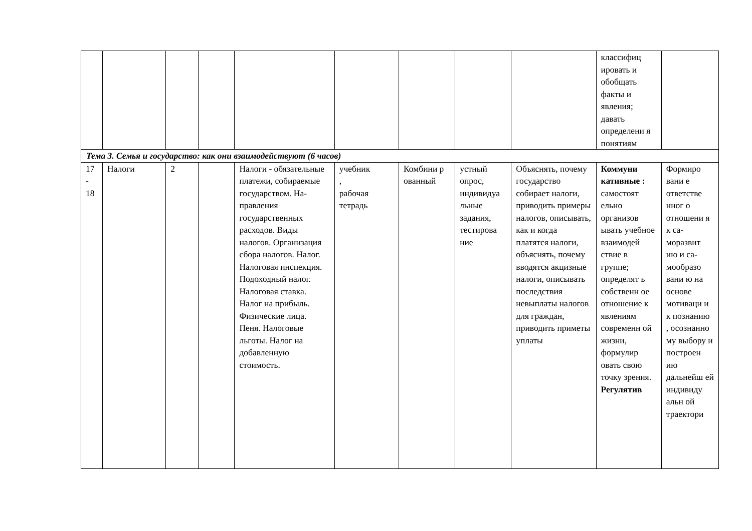| | | | | | | | | | классифиц ировать и обобщать факты и явления; давать определени я понятиям | |
| Тема 3. Семья и государство: как они взаимодействуют (6 часов) | | | | | | | | | | |
| 17 - 18 | Налоги | 2 | | Налоги - обязательные платежи, собираемые государством. На-правления государственных расходов. Виды налогов. Организация сбора налогов. Налог. Налоговая инспекция. Подоходный налог. Налоговая ставка. Налог на прибыль. Физические лица. Пеня. Налоговые льготы. Налог на добавленную стоимость. | учебник , рабочая тетрадь | Комбини р ованный | устный опрос, индивидуа льные задания, тестирова ние | Объяснять, почему государство собирает налоги, приводить примеры налогов, описывать, как и когда платятся налоги, объяснять, почему вводятся акцизные налоги, описывать последствия невыплаты налогов для граждан, приводить приметы уплаты | Коммуни кативные : самостоят ельно организов ывать учебное взаимодей ствие в группе; определят ь собственн ое отношение к явлениям современн ой жизни, формулир овать свою точку зрения. Регулятив | Формиро вани е ответстве нног о отношени я к са-моразвит ию и са-мообразо вани ю на основе мотиваци и к познанию , осознанно му выбору и построен ию дальнейш ей индивиду альн ой траектори |